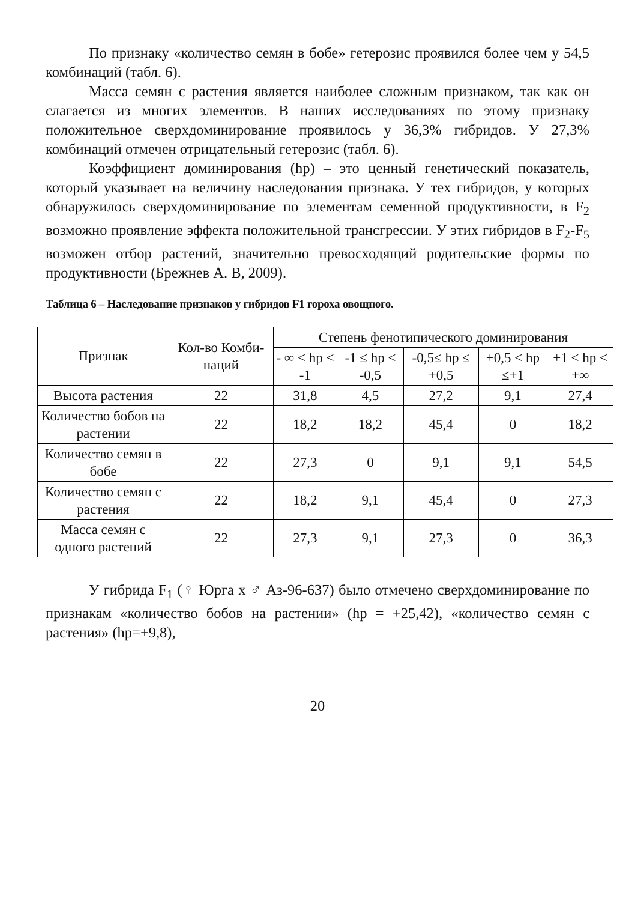По признаку «количество семян в бобе» гетерозис проявился более чем у 54,5 комбинаций (табл. 6).
Масса семян с растения является наиболее сложным признаком, так как он слагается из многих элементов. В наших исследованиях по этому признаку положительное сверхдоминирование проявилось у 36,3% гибридов. У 27,3% комбинаций отмечен отрицательный гетерозис (табл. 6).
Коэффициент доминирования (hp) – это ценный генетический показатель, который указывает на величину наследования признака. У тех гибридов, у которых обнаружилось сверхдоминирование по элементам семенной продуктивности, в F<sub>2</sub> возможно проявление эффекта положительной трансгрессии. У этих гибридов в F<sub>2</sub>-F<sub>5</sub> возможен отбор растений, значительно превосходящий родительские формы по продуктивности (Брежнев А. В, 2009).
Таблица 6 – Наследование признаков у гибридов F1 гороха овощного.
| Признак | Кол-во Комби-наций | Степень фенотипического доминирования | | | | |
| --- | --- | --- | --- | --- | --- | --- |
| | | - ∞ < hp < -1 | -1 ≤ hp < -0,5 | -0,5≤ hp ≤ +0,5 | +0,5 < hp ≤+1 | +1 < hp < +∞ |
| Высота растения | 22 | 31,8 | 4,5 | 27,2 | 9,1 | 27,4 |
| Количество бобов на растении | 22 | 18,2 | 18,2 | 45,4 | 0 | 18,2 |
| Количество семян в бобе | 22 | 27,3 | 0 | 9,1 | 9,1 | 54,5 |
| Количество семян с растения | 22 | 18,2 | 9,1 | 45,4 | 0 | 27,3 |
| Масса семян с одного растений | 22 | 27,3 | 9,1 | 27,3 | 0 | 36,3 |
У гибрида F<sub>1</sub> (♀ Юрга х ♂ Аз-96-637) было отмечено сверхдоминирование по признакам «количество бобов на растении» (hp = +25,42), «количество семян с растения» (hp=+9,8),
20